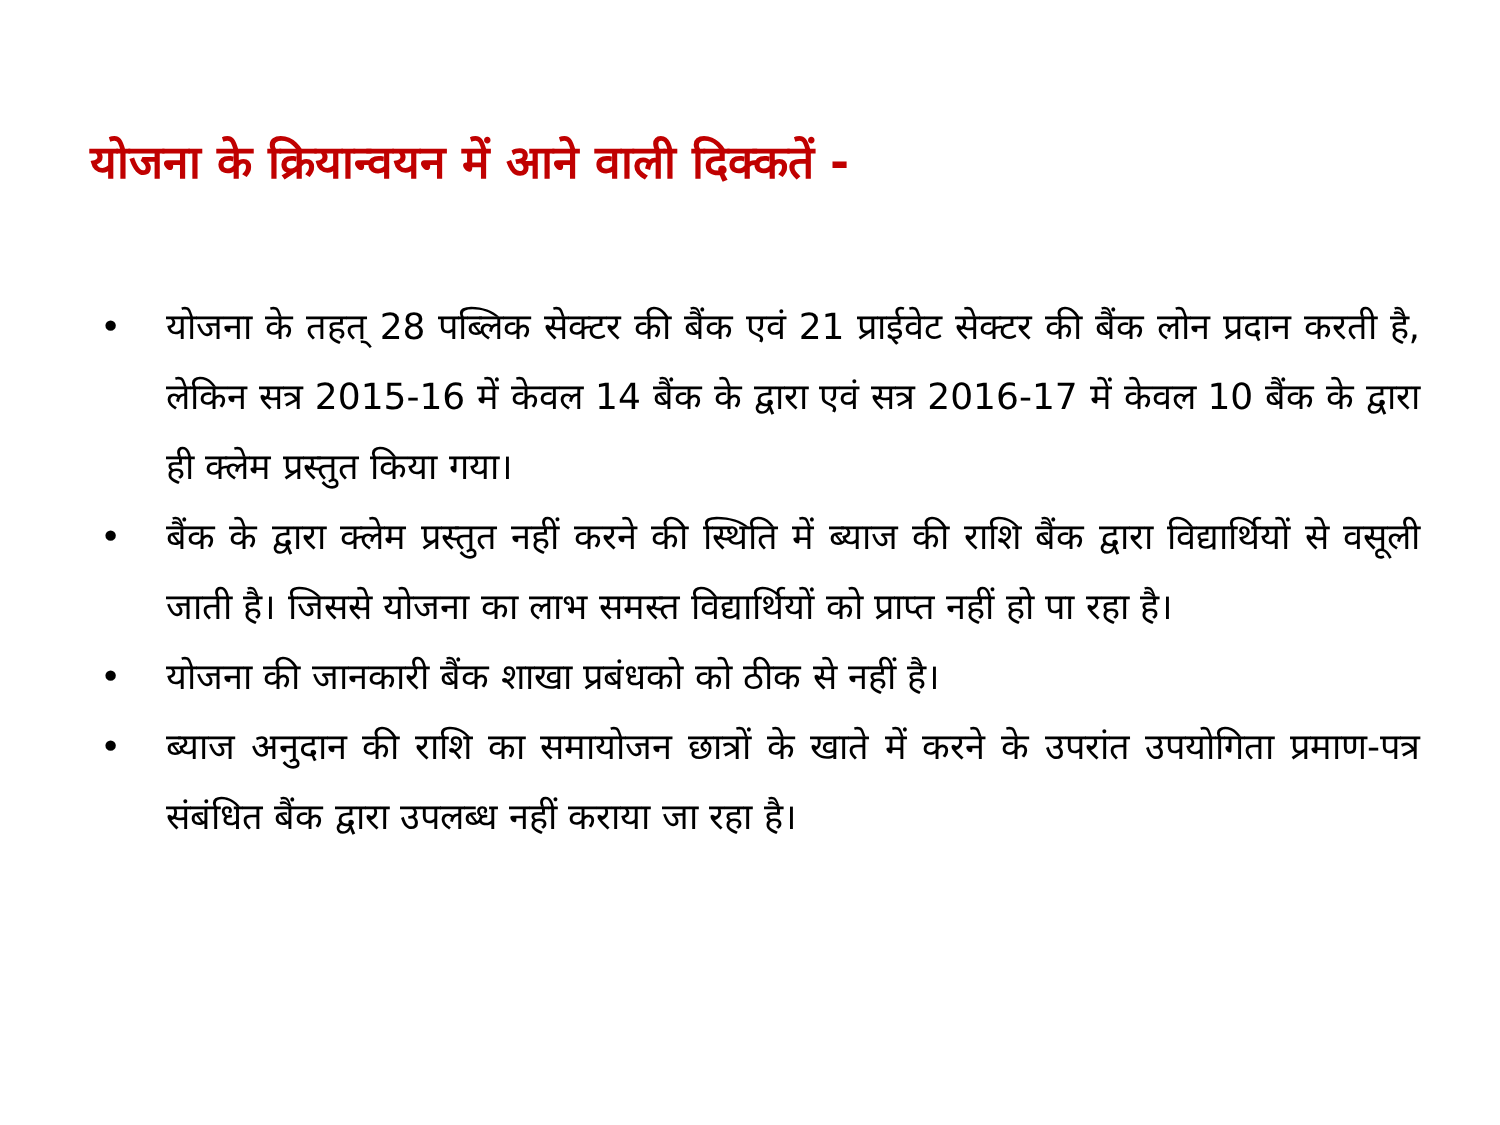योजना के क्रियान्वयन में आने वाली दिक्कतें -
• योजना के तहत् 28 पब्लिक सेक्टर की बैंक एवं 21 प्राईवेट सेक्टर की बैंक लोन प्रदान करती है, लेकिन सत्र 2015-16 में केवल 14 बैंक के द्वारा एवं सत्र 2016-17 में केवल 10 बैंक के द्वारा ही क्लेम प्रस्तुत किया गया।
• बैंक के द्वारा क्लेम प्रस्तुत नहीं करने की स्थिति में ब्याज की राशि बैंक द्वारा विद्यार्थियों से वसूली जाती है। जिससे योजना का लाभ समस्त विद्यार्थियों को प्राप्त नहीं हो पा रहा है।
• योजना की जानकारी बैंक शाखा प्रबंधको को ठीक से नहीं है।
• ब्याज अनुदान की राशि का समायोजन छात्रों के खाते में करने के उपरांत उपयोगिता प्रमाण-पत्र संबंधित बैंक द्वारा उपलब्ध नहीं कराया जा रहा है।